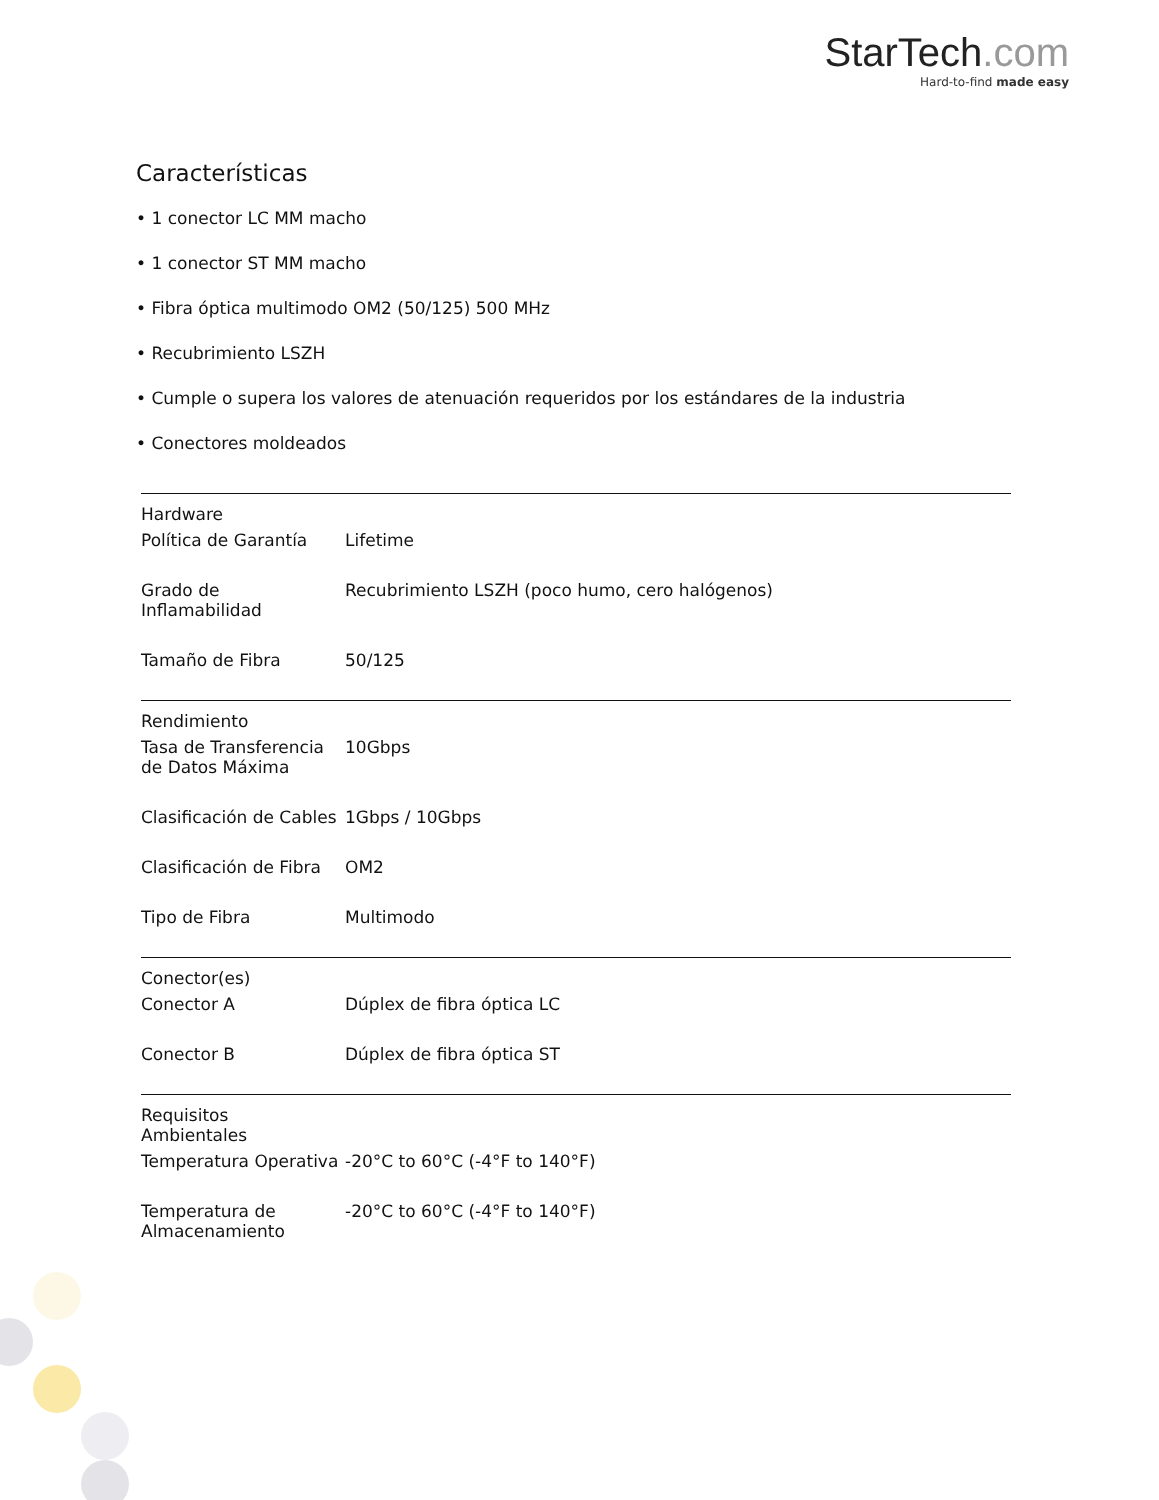StarTech.com
Hard-to-find made easy
Características
• 1 conector LC MM macho
• 1 conector ST MM macho
• Fibra óptica multimodo OM2 (50/125) 500 MHz
• Recubrimiento LSZH
• Cumple o supera los valores de atenuación requeridos por los estándares de la industria
• Conectores moldeados
| Hardware | | |
| | Política de Garantía | Lifetime |
| | Grado de Inflamabilidad | Recubrimiento LSZH (poco humo, cero halógenos) |
| | Tamaño de Fibra | 50/125 |
| Rendimiento | | |
| | Tasa de Transferencia de Datos Máxima | 10Gbps |
| | Clasificación de Cables | 1Gbps / 10Gbps |
| | Clasificación de Fibra | OM2 |
| | Tipo de Fibra | Multimodo |
| Conector(es) | | |
| | Conector A | Dúplex de fibra óptica LC |
| | Conector B | Dúplex de fibra óptica ST |
| Requisitos Ambientales | | |
| | Temperatura Operativa | -20°C to 60°C (-4°F to 140°F) |
| | Temperatura de Almacenamiento | -20°C to 60°C (-4°F to 140°F) |